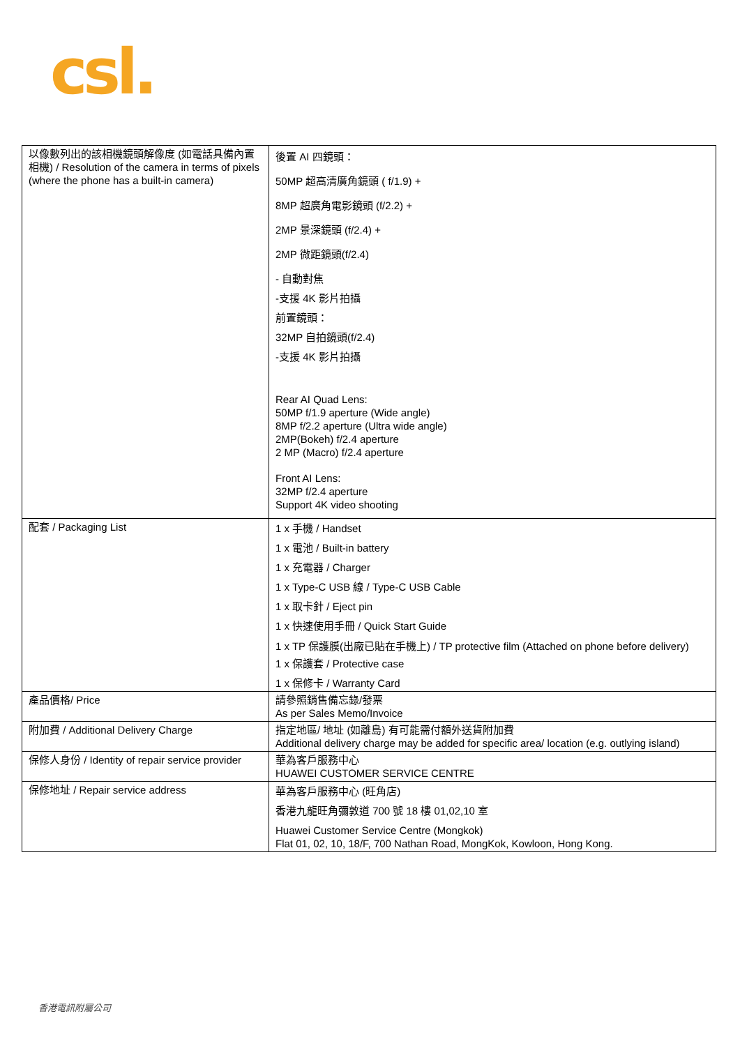csl.
| 以像數列出的該相機鏡頭解像度 (如電話具備內置相機) / Resolution of the camera in terms of pixels (where the phone has a built-in camera) | 後置 AI 四鏡頭： 50MP 超高清廣角鏡頭 ( f/1.9) + 8MP 超廣角電影鏡頭 (f/2.2) + 2MP 景深鏡頭 (f/2.4) + 2MP 微距鏡頭(f/2.4) - 自動對焦 -支援 4K 影片拍攝 前置鏡頭： 32MP 自拍鏡頭(f/2.4) -支援 4K 影片拍攝 Rear AI Quad Lens: 50MP f/1.9 aperture (Wide angle) 8MP f/2.2 aperture (Ultra wide angle) 2MP(Bokeh) f/2.4 aperture 2 MP (Macro) f/2.4 aperture Front AI Lens: 32MP f/2.4 aperture Support 4K video shooting |
| 配套 / Packaging List | 1 x 手機 / Handset 1 x 電池 / Built-in battery 1 x 充電器 / Charger 1 x Type-C USB 線 / Type-C USB Cable 1 x 取卡針 / Eject pin 1 x 快速使用手冊 / Quick Start Guide 1 x TP 保護膜(出廠已貼在手機上) / TP protective film (Attached on phone before delivery) 1 x 保護套 / Protective case 1 x 保修卡 / Warranty Card |
| 產品價格/ Price | 請參照銷售備忘錄/發票 As per Sales Memo/Invoice |
| 附加費 / Additional Delivery Charge | 指定地區/ 地址 (如離島) 有可能需付額外送貨附加費 Additional delivery charge may be added for specific area/ location (e.g. outlying island) |
| 保修人身份 / Identity of repair service provider | 華為客戶服務中心 HUAWEI CUSTOMER SERVICE CENTRE |
| 保修地址 / Repair service address | 華為客戶服務中心 (旺角店) 香港九龍旺角彌敦道 700 號 18 樓 01,02,10 室 Huawei Customer Service Centre (Mongkok) Flat 01, 02, 10, 18/F, 700 Nathan Road, MongKok, Kowloon, Hong Kong. |
香港電訊附屬公司